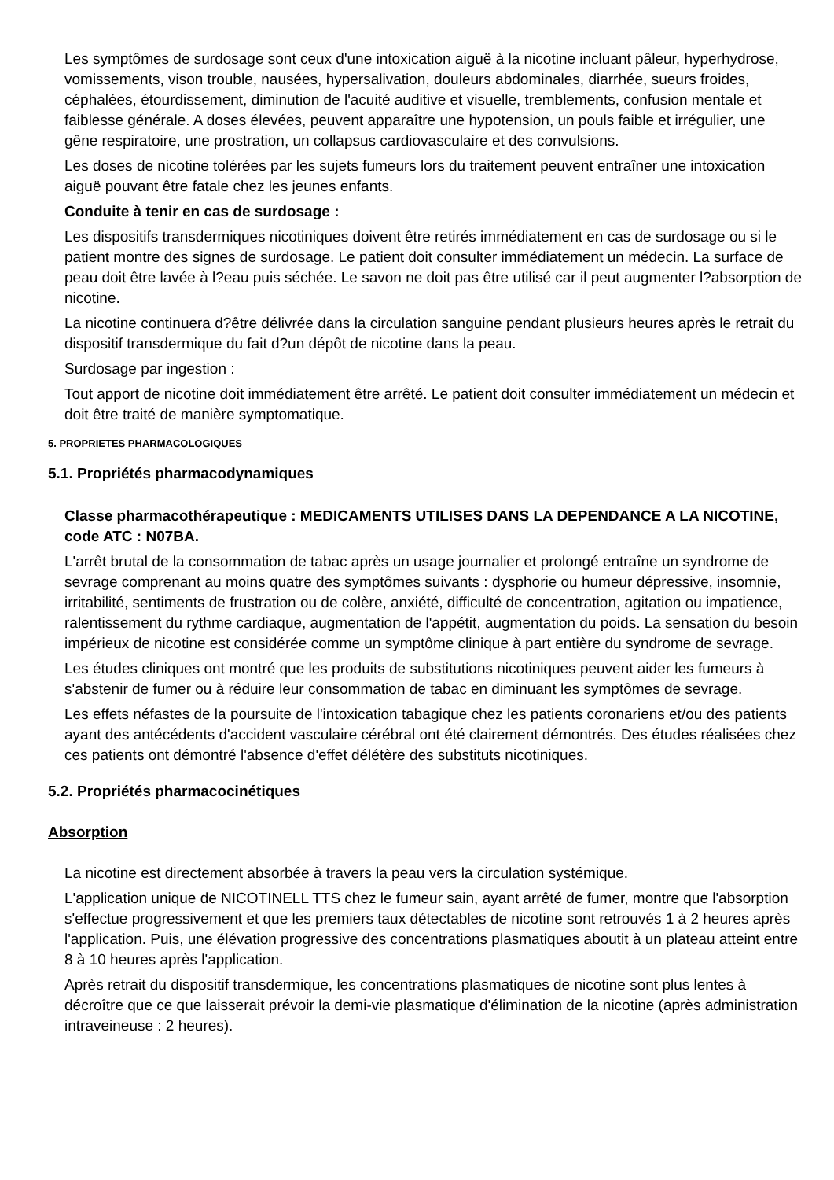Les symptômes de surdosage sont ceux d'une intoxication aiguë à la nicotine incluant pâleur, hyperhydrose, vomissements, vison trouble, nausées, hypersalivation, douleurs abdominales, diarrhée, sueurs froides, céphalées, étourdissement, diminution de l'acuité auditive et visuelle, tremblements, confusion mentale et faiblesse générale. A doses élevées, peuvent apparaître une hypotension, un pouls faible et irrégulier, une gêne respiratoire, une prostration, un collapsus cardiovasculaire et des convulsions.
Les doses de nicotine tolérées par les sujets fumeurs lors du traitement peuvent entraîner une intoxication aiguë pouvant être fatale chez les jeunes enfants.
Conduite à tenir en cas de surdosage :
Les dispositifs transdermiques nicotiniques doivent être retirés immédiatement en cas de surdosage ou si le patient montre des signes de surdosage. Le patient doit consulter immédiatement un médecin. La surface de peau doit être lavée à l?eau puis séchée. Le savon ne doit pas être utilisé car il peut augmenter l?absorption de nicotine.
La nicotine continuera d?être délivrée dans la circulation sanguine pendant plusieurs heures après le retrait du dispositif transdermique du fait d?un dépôt de nicotine dans la peau.
Surdosage par ingestion :
Tout apport de nicotine doit immédiatement être arrêté. Le patient doit consulter immédiatement un médecin et doit être traité de manière symptomatique.
5. PROPRIETES PHARMACOLOGIQUES
5.1. Propriétés pharmacodynamiques
Classe pharmacothérapeutique : MEDICAMENTS UTILISES DANS LA DEPENDANCE A LA NICOTINE, code ATC : N07BA.
L'arrêt brutal de la consommation de tabac après un usage journalier et prolongé entraîne un syndrome de sevrage comprenant au moins quatre des symptômes suivants : dysphorie ou humeur dépressive, insomnie, irritabilité, sentiments de frustration ou de colère, anxiété, difficulté de concentration, agitation ou impatience, ralentissement du rythme cardiaque, augmentation de l'appétit, augmentation du poids. La sensation du besoin impérieux de nicotine est considérée comme un symptôme clinique à part entière du syndrome de sevrage.
Les études cliniques ont montré que les produits de substitutions nicotiniques peuvent aider les fumeurs à s'abstenir de fumer ou à réduire leur consommation de tabac en diminuant les symptômes de sevrage.
Les effets néfastes de la poursuite de l'intoxication tabagique chez les patients coronariens et/ou des patients ayant des antécédents d'accident vasculaire cérébral ont été clairement démontrés. Des études réalisées chez ces patients ont démontré l'absence d'effet délétère des substituts nicotiniques.
5.2. Propriétés pharmacocinétiques
Absorption
La nicotine est directement absorbée à travers la peau vers la circulation systémique.
L'application unique de NICOTINELL TTS chez le fumeur sain, ayant arrêté de fumer, montre que l'absorption s'effectue progressivement et que les premiers taux détectables de nicotine sont retrouvés 1 à 2 heures après l'application. Puis, une élévation progressive des concentrations plasmatiques aboutit à un plateau atteint entre 8 à 10 heures après l'application.
Après retrait du dispositif transdermique, les concentrations plasmatiques de nicotine sont plus lentes à décroître que ce que laisserait prévoir la demi-vie plasmatique d'élimination de la nicotine (après administration intraveineuse : 2 heures).